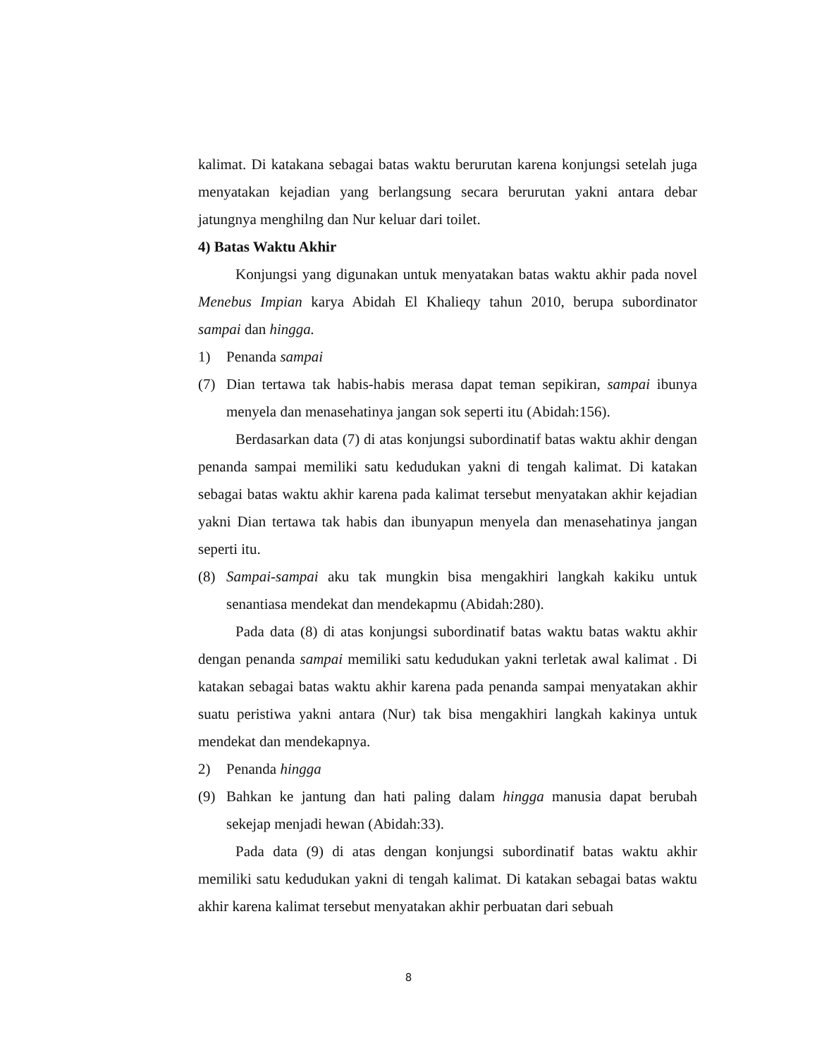kalimat. Di katakana sebagai batas waktu berurutan karena konjungsi setelah juga menyatakan kejadian yang berlangsung secara berurutan yakni antara debar jatungnya menghilng dan Nur keluar dari toilet.
4) Batas Waktu Akhir
Konjungsi yang digunakan untuk menyatakan batas waktu akhir pada novel Menebus Impian karya Abidah El Khalieqy tahun 2010, berupa subordinator sampai dan hingga.
1) Penanda sampai
(7) Dian tertawa tak habis-habis merasa dapat teman sepikiran, sampai ibunya menyela dan menasehatinya jangan sok seperti itu (Abidah:156).
Berdasarkan data (7) di atas konjungsi subordinatif batas waktu akhir dengan penanda sampai memiliki satu kedudukan yakni di tengah kalimat. Di katakan sebagai batas waktu akhir karena pada kalimat tersebut menyatakan akhir kejadian yakni Dian tertawa tak habis dan ibunyapun menyela dan menasehatinya jangan seperti itu.
(8) Sampai-sampai aku tak mungkin bisa mengakhiri langkah kakiku untuk senantiasa mendekat dan mendekapmu (Abidah:280).
Pada data (8) di atas konjungsi subordinatif batas waktu batas waktu akhir dengan penanda sampai memiliki satu kedudukan yakni terletak awal kalimat . Di katakan sebagai batas waktu akhir karena pada penanda sampai menyatakan akhir suatu peristiwa yakni antara (Nur) tak bisa mengakhiri langkah kakinya untuk mendekat dan mendekapnya.
2) Penanda hingga
(9) Bahkan ke jantung dan hati paling dalam hingga manusia dapat berubah sekejap menjadi hewan (Abidah:33).
Pada data (9) di atas dengan konjungsi subordinatif batas waktu akhir memiliki satu kedudukan yakni di tengah kalimat. Di katakan sebagai batas waktu akhir karena kalimat tersebut menyatakan akhir perbuatan dari sebuah
8